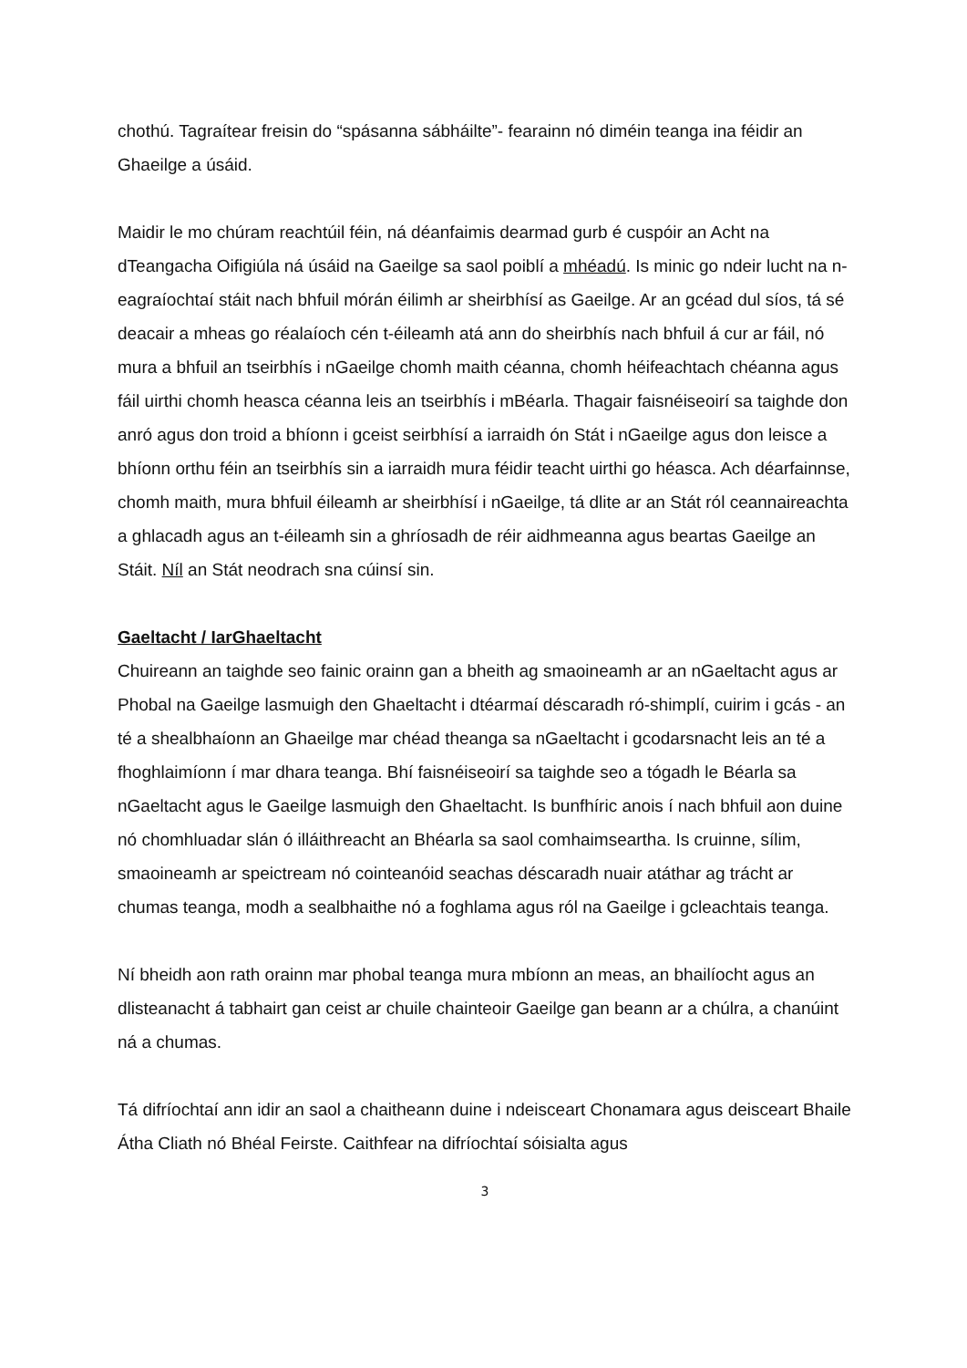chothú. Tagraítear freisin do “spásanna sábháilte”- fearainn nó diméin teanga ina féidir an Ghaeilge a úsáid.
Maidir le mo chúram reachtúil féin, ná déanfaimis dearmad gurb é cuspóir an Acht na dTeangacha Oifigiúla ná úsáid na Gaeilge sa saol poiblí a mhéadú. Is minic go ndeir lucht na n-eagraíochtaí stáit nach bhfuil mórán éilimh ar sheirbhísí as Gaeilge. Ar an gcéad dul síos, tá sé deacair a mheas go réalaíoch cén t-éileamh atá ann do sheirbhís nach bhfuil á cur ar fáil, nó mura a bhfuil an tseirbhís i nGaeilge chomh maith céanna, chomh héifeachtach chéanna agus fáil uirthi chomh heasca céanna leis an tseirbhís i mBéarla. Thagair faisnéiseoirí sa taighde don anró agus don troid a bhíonn i gceist seirbhísí a iarraidh ón Stát i nGaeilge agus don leisce a bhíonn orthu féin an tseirbhís sin a iarraidh mura féidir teacht uirthi go héasca. Ach déarfainnse, chomh maith, mura bhfuil éileamh ar sheirbhísí i nGaeilge, tá dlite ar an Stát ról ceannaireachta a ghlacadh agus an t-éileamh sin a ghríosadh de réir aidhmeanna agus beartas Gaeilge an Stáit. Níl an Stát neodrach sna cúinsí sin.
Gaeltacht / IarGhaeltacht
Chuireann an taighde seo fainic orainn gan a bheith ag smaoineamh ar an nGaeltacht agus ar Phobal na Gaeilge lasmuigh den Ghaeltacht i dtéarmaí déscaradh ró-shimplí, cuirim i gcás - an té a shealbhaíonn an Ghaeilge mar chéad theanga sa nGaeltacht i gcodarsnacht leis an té a fhoghlaimíonn í mar dhara teanga. Bhí faisnéiseoirí sa taighde seo a tógadh le Béarla sa nGaeltacht agus le Gaeilge lasmuigh den Ghaeltacht. Is bunfhíric anois í nach bhfuil aon duine nó chomhluadar slán ó illáithreacht an Bhéarla sa saol comhaimseartha. Is cruinne, sílim, smaoineamh ar speictream nó cointeanóid seachas déscaradh nuair atáthar ag trácht ar chumas teanga, modh a sealbhaithe nó a foghlama agus ról na Gaeilge i gcleachtais teanga.
Ní bheidh aon rath orainn mar phobal teanga mura mbíonn an meas, an bhailíocht agus an dlisteanacht á tabhairt gan ceist ar chuile chainteoir Gaeilge gan beann ar a chúlra, a chanúint ná a chumas.
Tá difríochtaí ann idir an saol a chaitheann duine i ndeisceart Chonamara agus deisceart Bhaile Átha Cliath nó Bhéal Feirste. Caithfear na difríochtaí sóisialta agus
3